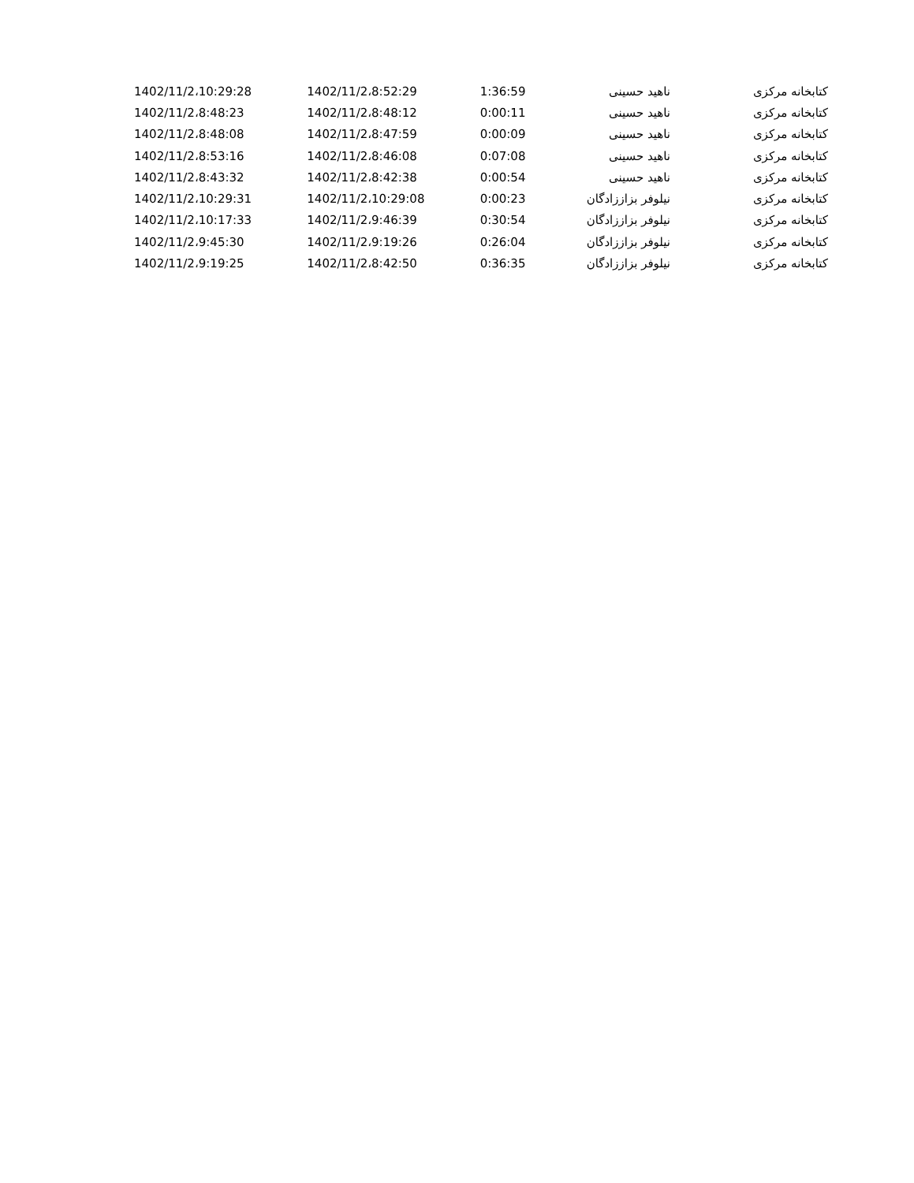| کتابخانه مرکزی | ناهید حسینی | 1:36:59 | 1402/11/2،8:52:29 | 1402/11/2،10:29:28 |
| کتابخانه مرکزی | ناهید حسینی | 0:00:11 | 1402/11/2،8:48:12 | 1402/11/2،8:48:23 |
| کتابخانه مرکزی | ناهید حسینی | 0:00:09 | 1402/11/2،8:47:59 | 1402/11/2،8:48:08 |
| کتابخانه مرکزی | ناهید حسینی | 0:07:08 | 1402/11/2،8:46:08 | 1402/11/2،8:53:16 |
| کتابخانه مرکزی | ناهید حسینی | 0:00:54 | 1402/11/2،8:42:38 | 1402/11/2،8:43:32 |
| کتابخانه مرکزی | نیلوفر بزاززادگان | 0:00:23 | 1402/11/2،10:29:08 | 1402/11/2،10:29:31 |
| کتابخانه مرکزی | نیلوفر بزاززادگان | 0:30:54 | 1402/11/2،9:46:39 | 1402/11/2،10:17:33 |
| کتابخانه مرکزی | نیلوفر بزاززادگان | 0:26:04 | 1402/11/2،9:19:26 | 1402/11/2،9:45:30 |
| کتابخانه مرکزی | نیلوفر بزاززادگان | 0:36:35 | 1402/11/2،8:42:50 | 1402/11/2،9:19:25 |